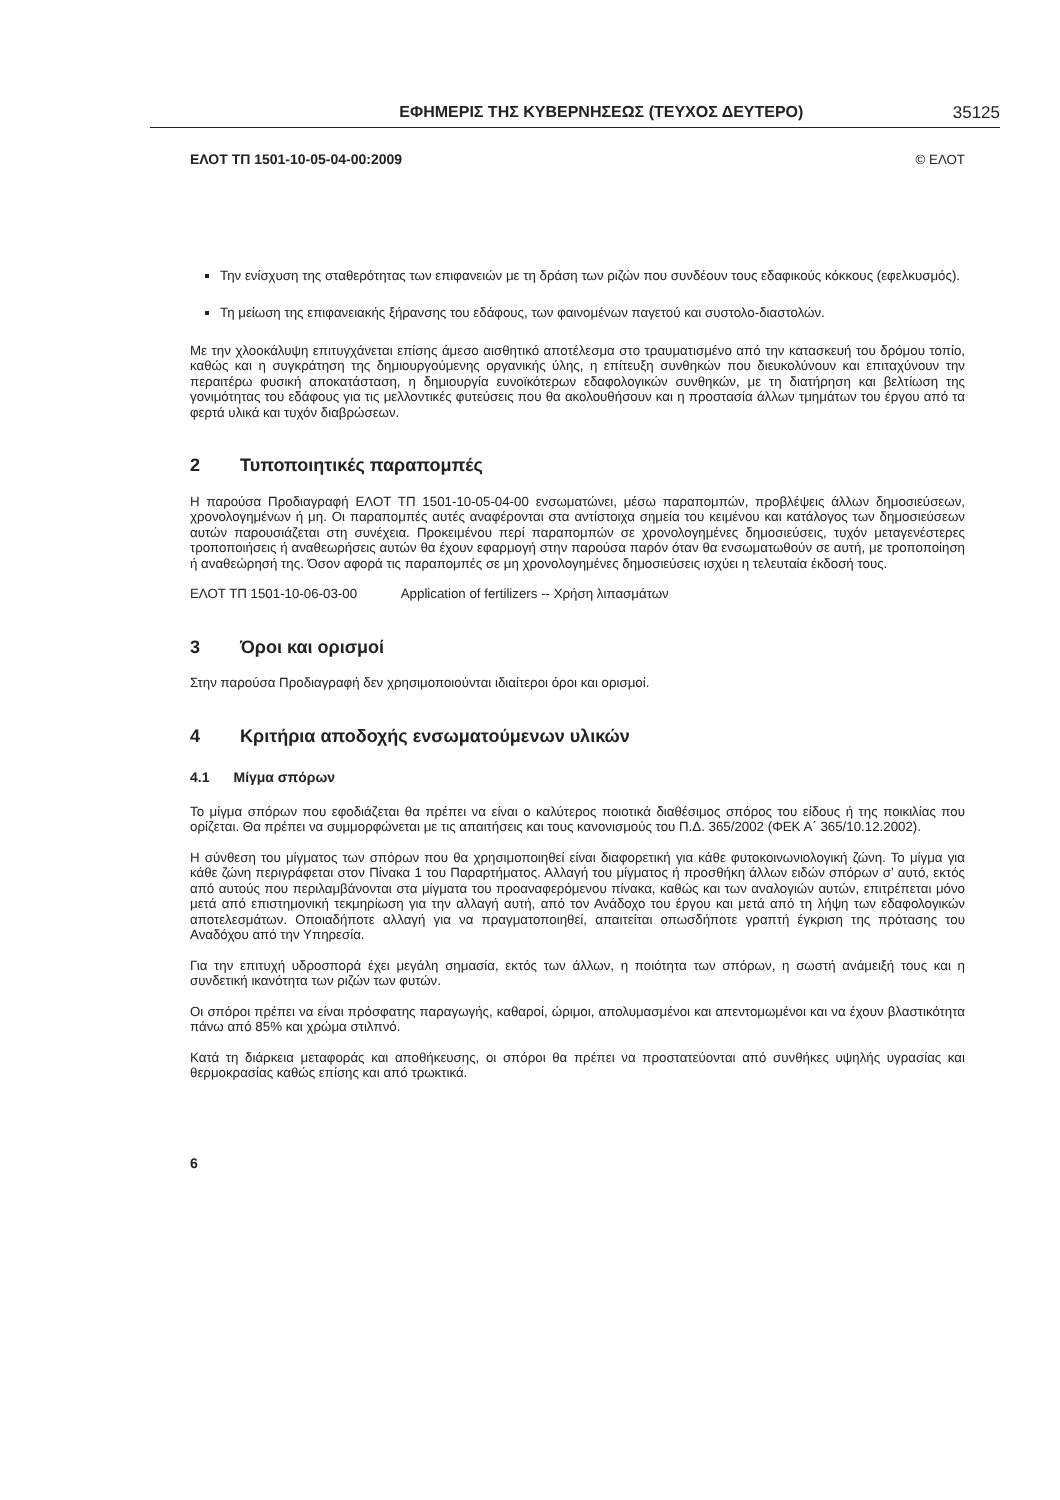ΕΦΗΜΕΡΙΣ ΤΗΣ ΚΥΒΕΡΝΗΣΕΩΣ (ΤΕΥΧΟΣ ΔΕΥΤΕΡΟ) 35125
ΕΛΟΤ ΤΠ 1501-10-05-04-00:2009 © ΕΛΟΤ
Την ενίσχυση της σταθερότητας των επιφανειών με τη δράση των ριζών που συνδέουν τους εδαφικούς κόκκους (εφελκυσμός).
Τη μείωση της επιφανειακής ξήρανσης του εδάφους, των φαινομένων παγετού και συστολο-διαστολών.
Με την χλοοκάλυψη επιτυγχάνεται επίσης άμεσο αισθητικό αποτέλεσμα στο τραυματισμένο από την κατασκευή του δρόμου τοπίο, καθώς και η συγκράτηση της δημιουργούμενης οργανικής ύλης, η επίτευξη συνθηκών που διευκολύνουν και επιταχύνουν την περαιτέρω φυσική αποκατάσταση, η δημιουργία ευνοϊκότερων εδαφολογικών συνθηκών, με τη διατήρηση και βελτίωση της γονιμότητας του εδάφους για τις μελλοντικές φυτεύσεις που θα ακολουθήσουν και η προστασία άλλων τμημάτων του έργου από τα φερτά υλικά και τυχόν διαβρώσεων.
2 Τυποποιητικές παραπομπές
Η παρούσα Προδιαγραφή ΕΛΟΤ ΤΠ 1501-10-05-04-00 ενσωματώνει, μέσω παραπομπών, προβλέψεις άλλων δημοσιεύσεων, χρονολογημένων ή μη. Οι παραπομπές αυτές αναφέρονται στα αντίστοιχα σημεία του κειμένου και κατάλογος των δημοσιεύσεων αυτών παρουσιάζεται στη συνέχεια. Προκειμένου περί παραπομπών σε χρονολογημένες δημοσιεύσεις, τυχόν μεταγενέστερες τροποποιήσεις ή αναθεωρήσεις αυτών θα έχουν εφαρμογή στην παρούσα παρόν όταν θα ενσωματωθούν σε αυτή, με τροποποίηση ή αναθεώρησή της. Όσον αφορά τις παραπομπές σε μη χρονολογημένες δημοσιεύσεις ισχύει η τελευταία έκδοσή τους.
ΕΛΟΤ ΤΠ 1501-10-06-03-00 Application of fertilizers -- Χρήση λιπασμάτων
3 Όροι και ορισμοί
Στην παρούσα Προδιαγραφή δεν χρησιμοποιούνται ιδιαίτεροι όροι και ορισμοί.
4 Κριτήρια αποδοχής ενσωματούμενων υλικών
4.1 Μίγμα σπόρων
Το μίγμα σπόρων που εφοδιάζεται θα πρέπει να είναι ο καλύτερος ποιοτικά διαθέσιμος σπόρος του είδους ή της ποικιλίας που ορίζεται. Θα πρέπει να συμμορφώνεται με τις απαιτήσεις και τους κανονισμούς του Π.Δ. 365/2002 (ΦΕΚ Α΄ 365/10.12.2002).
Η σύνθεση του μίγματος των σπόρων που θα χρησιμοποιηθεί είναι διαφορετική για κάθε φυτοκοινωνιολογική ζώνη. Το μίγμα για κάθε ζώνη περιγράφεται στον Πίνακα 1 του Παραρτήματος. Αλλαγή του μίγματος ή προσθήκη άλλων ειδών σπόρων σ’ αυτό, εκτός από αυτούς που περιλαμβάνονται στα μίγματα του προαναφερόμενου πίνακα, καθώς και των αναλογιών αυτών, επιτρέπεται μόνο μετά από επιστημονική τεκμηρίωση για την αλλαγή αυτή, από τον Ανάδοχο του έργου και μετά από τη λήψη των εδαφολογικών αποτελεσμάτων. Οποιαδήποτε αλλαγή για να πραγματοποιηθεί, απαιτείται οπωσδήποτε γραπτή έγκριση της πρότασης του Αναδόχου από την Υπηρεσία.
Για την επιτυχή υδροσπορά έχει μεγάλη σημασία, εκτός των άλλων, η ποιότητα των σπόρων, η σωστή ανάμειξή τους και η συνδετική ικανότητα των ριζών των φυτών.
Οι σπόροι πρέπει να είναι πρόσφατης παραγωγής, καθαροί, ώριμοι, απολυμασμένοι και απεντομωμένοι και να έχουν βλαστικότητα πάνω από 85% και χρώμα στιλπνό.
Κατά τη διάρκεια μεταφοράς και αποθήκευσης, οι σπόροι θα πρέπει να προστατεύονται από συνθήκες υψηλής υγρασίας και θερμοκρασίας καθώς επίσης και από τρωκτικά.
6